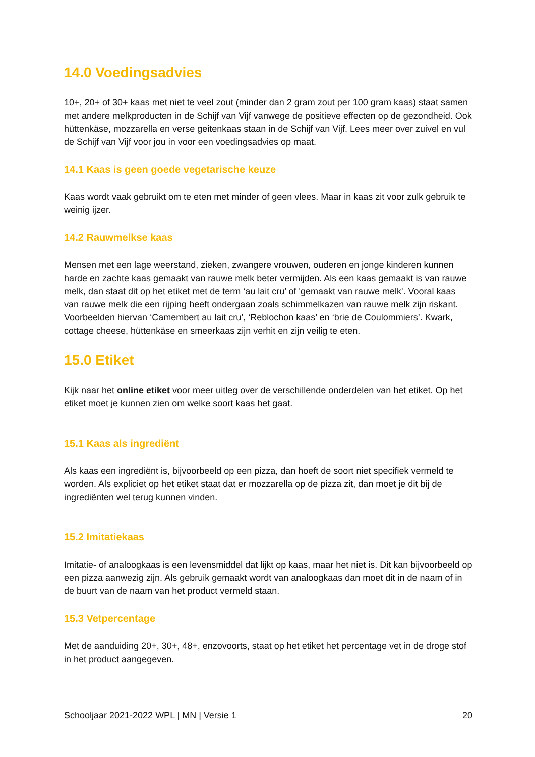14.0 Voedingsadvies
10+, 20+ of 30+ kaas met niet te veel zout (minder dan 2 gram zout per 100 gram kaas) staat samen met andere melkproducten in de Schijf van Vijf vanwege de positieve effecten op de gezondheid. Ook hüttenkäse, mozzarella en verse geitenkaas staan in de Schijf van Vijf. Lees meer over zuivel en vul de Schijf van Vijf voor jou in voor een voedingsadvies op maat.
14.1 Kaas is geen goede vegetarische keuze
Kaas wordt vaak gebruikt om te eten met minder of geen vlees. Maar in kaas zit voor zulk gebruik te weinig ijzer.
14.2 Rauwmelkse kaas
Mensen met een lage weerstand, zieken, zwangere vrouwen, ouderen en jonge kinderen kunnen harde en zachte kaas gemaakt van rauwe melk beter vermijden. Als een kaas gemaakt is van rauwe melk, dan staat dit op het etiket met de term ‘au lait cru’ of 'gemaakt van rauwe melk'. Vooral kaas van rauwe melk die een rijping heeft ondergaan zoals schimmelkazen van rauwe melk zijn riskant. Voorbeelden hiervan ‘Camembert au lait cru’, ‘Reblochon kaas’ en ‘brie de Coulommiers’. Kwark, cottage cheese, hüttenkäse en smeerkaas zijn verhit en zijn veilig te eten.
15.0 Etiket
Kijk naar het online etiket voor meer uitleg over de verschillende onderdelen van het etiket. Op het etiket moet je kunnen zien om welke soort kaas het gaat.
15.1 Kaas als ingrediënt
Als kaas een ingrediënt is, bijvoorbeeld op een pizza, dan hoeft de soort niet specifiek vermeld te worden. Als expliciet op het etiket staat dat er mozzarella op de pizza zit, dan moet je dit bij de ingrediënten wel terug kunnen vinden.
15.2 Imitatiekaas
Imitatie- of analoogkaas is een levensmiddel dat lijkt op kaas, maar het niet is. Dit kan bijvoorbeeld op een pizza aanwezig zijn. Als gebruik gemaakt wordt van analoogkaas dan moet dit in de naam of in de buurt van de naam van het product vermeld staan.
15.3 Vetpercentage
Met de aanduiding 20+, 30+, 48+, enzovoorts, staat op het etiket het percentage vet in de droge stof in het product aangegeven.
Schooljaar 2021-2022 WPL | MN | Versie 1 20